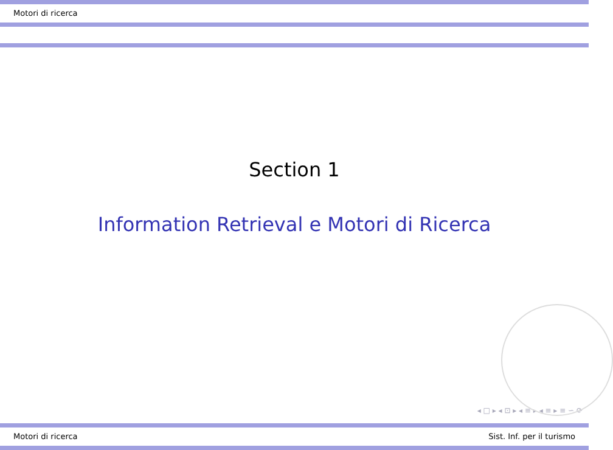Motori di ricerca
Section 1
Information Retrieval e Motori di Ricerca
◂ □ ▸ ◂ ⊡ ▸ ◂ ≡ ▸ ◂ ≡ ▸ ≡ ∽ ⟳
Motori di ricerca Sist. Inf. per il turismo